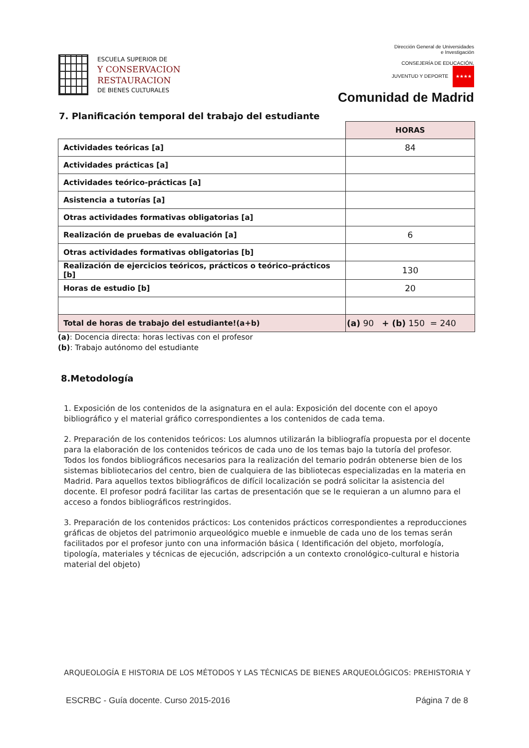ESCUELA SUPERIOR DE
Y CONSERVACION
RESTAURACION
DE BIENES CULTURALES
Dirección General de Universidades
e Investigación
CONSEJERÍA DE EDUCACIÓN,
JUVENTUD Y DEPORTE ★★★★
Comunidad de Madrid
7. Planificación temporal del trabajo del estudiante
| | HORAS |
| Actividades teóricas [a] | 84 |
| Actividades prácticas [a] | |
| Actividades teórico-prácticas [a] | |
| Asistencia a tutorías [a] | |
| Otras actividades formativas obligatorias [a] | |
| Realización de pruebas de evaluación [a] | 6 |
| Otras actividades formativas obligatorias [b] | |
| Realización de ejercicios teóricos, prácticos o teórico–prácticos [b] | 130 |
| Horas de estudio [b] | 20 |
| Total de horas de trabajo del estudiante!(a+b) | (a) 90 + (b) 150 = 240 |
(a): Docencia directa: horas lectivas con el profesor
(b): Trabajo autónomo del estudiante
8.Metodología
1. Exposición de los contenidos de la asignatura en el aula: Exposición del docente con el apoyo bibliográfico y el material gráfico correspondientes a los contenidos de cada tema.
2. Preparación de los contenidos teóricos: Los alumnos utilizarán la bibliografía propuesta por el docente para la elaboración de los contenidos teóricos de cada uno de los temas bajo la tutoría del profesor. Todos los fondos bibliográficos necesarios para la realización del temario podrán obtenerse bien de los sistemas bibliotecarios del centro, bien de cualquiera de las bibliotecas especializadas en la materia en Madrid. Para aquellos textos bibliográficos de difícil localización se podrá solicitar la asistencia del docente. El profesor podrá facilitar las cartas de presentación que se le requieran a un alumno para el acceso a fondos bibliográficos restringidos.
3. Preparación de los contenidos prácticos: Los contenidos prácticos correspondientes a reproducciones gráficas de objetos del patrimonio arqueológico mueble e inmueble de cada uno de los temas serán facilitados por el profesor junto con una información básica ( Identificación del objeto, morfología, tipología, materiales y técnicas de ejecución, adscripción a un contexto cronológico-cultural e historia material del objeto)
ARQUEOLOGÍA E HISTORIA DE LOS MÉTODOS Y LAS TÉCNICAS DE BIENES ARQUEOLÓGICOS: PREHISTORIA Y
ESCRBC - Guía docente. Curso 2015-2016 Página 7 de 8